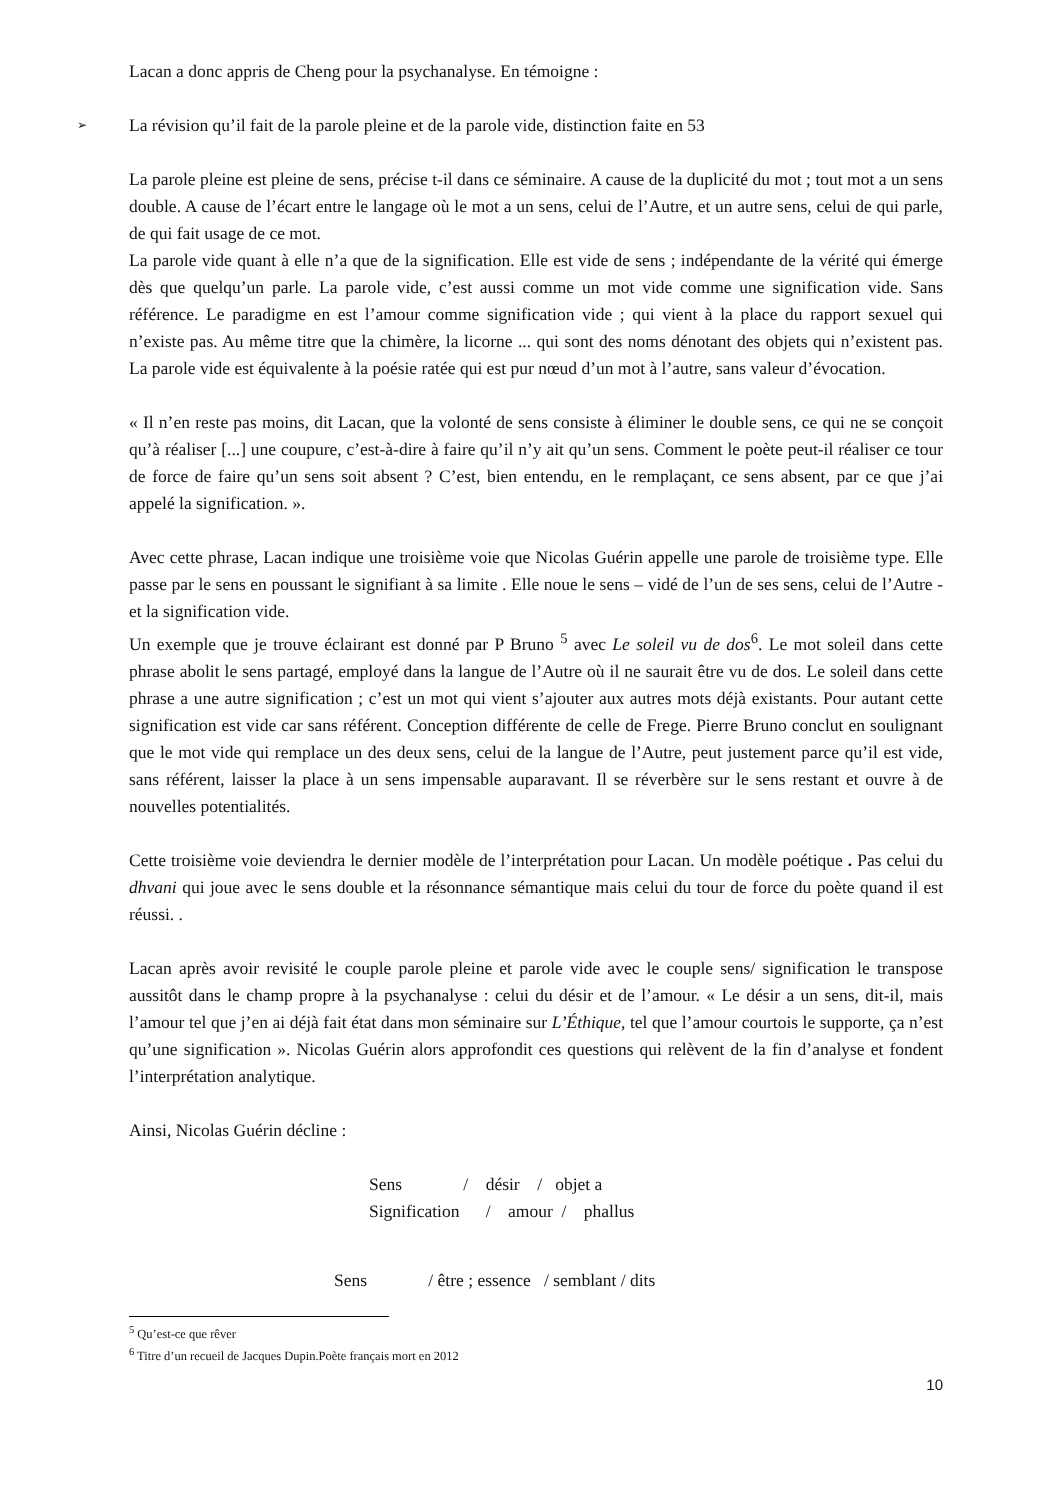Lacan a donc appris de Cheng pour la psychanalyse. En témoigne :
➢ La révision qu’il fait de la parole pleine et de la parole vide, distinction faite en 53
La parole pleine est pleine de sens, précise t-il dans ce séminaire. A cause de la duplicité du mot ; tout mot a un sens double. A cause de l’écart entre le langage où le mot a un sens, celui de l’Autre, et un autre sens, celui de qui parle, de qui fait usage de ce mot.
La parole vide quant à elle n’a que de la signification. Elle est vide de sens ; indépendante de la vérité qui émerge dès que quelqu’un parle. La parole vide, c’est aussi comme un mot vide comme une signification vide. Sans référence. Le paradigme en est l’amour comme signification vide ; qui vient à la place du rapport sexuel qui n’existe pas. Au même titre que la chimère, la licorne ... qui sont des noms dénotant des objets qui n’existent pas. La parole vide est équivalente à la poésie ratée qui est pur nœud d’un mot à l’autre, sans valeur d’évocation.
« Il n’en reste pas moins, dit Lacan, que la volonté de sens consiste à éliminer le double sens, ce qui ne se conçoit qu’à réaliser [...] une coupure, c’est-à-dire à faire qu’il n’y ait qu’un sens. Comment le poète peut-il réaliser ce tour de force de faire qu’un sens soit absent ? C’est, bien entendu, en le remplaçant, ce sens absent, par ce que j’ai appelé la signification. ».
Avec cette phrase, Lacan indique une troisième voie que Nicolas Guérin appelle une parole de troisième type. Elle passe par le sens en poussant le signifiant à sa limite . Elle noue le sens – vidé de l’un de ses sens, celui de l’Autre - et la signification vide.
Un exemple que je trouve éclairant est donné par P Bruno <sup>5</sup> avec Le soleil vu de dos<sup>6</sup>. Le mot soleil dans cette phrase abolit le sens partagé, employé dans la langue de l’Autre où il ne saurait être vu de dos. Le soleil dans cette phrase a une autre signification ; c’est un mot qui vient s’ajouter aux autres mots déjà existants. Pour autant cette signification est vide car sans référent. Conception différente de celle de Frege. Pierre Bruno conclut en soulignant que le mot vide qui remplace un des deux sens, celui de la langue de l’Autre, peut justement parce qu’il est vide, sans référent, laisser la place à un sens impensable auparavant. Il se réverbère sur le sens restant et ouvre à de nouvelles potentialités.
Cette troisième voie deviendra le dernier modèle de l’interprétation pour Lacan. Un modèle poétique . Pas celui du dhvani qui joue avec le sens double et la résonnance sémantique mais celui du tour de force du poète quand il est réussi. .
Lacan après avoir revisité le couple parole pleine et parole vide avec le couple sens/ signification le transpose aussitôt dans le champ propre à la psychanalyse : celui du désir et de l’amour. « Le désir a un sens, dit-il, mais l’amour tel que j’en ai déjà fait état dans mon séminaire sur L’Éthique, tel que l’amour courtois le supporte, ça n’est qu’une signification ». Nicolas Guérin alors approfondit ces questions qui relèvent de la fin d’analyse et fondent l’interprétation analytique.
Ainsi, Nicolas Guérin décline :
Sens              /    désir    /   objet a
Signification      /    amour  /    phallus
Sens              / être ; essence   / semblant / dits
<sup>5</sup> Qu’est-ce que rêver
<sup>6</sup> Titre d’un recueil de Jacques Dupin.Poète français mort en 2012
10